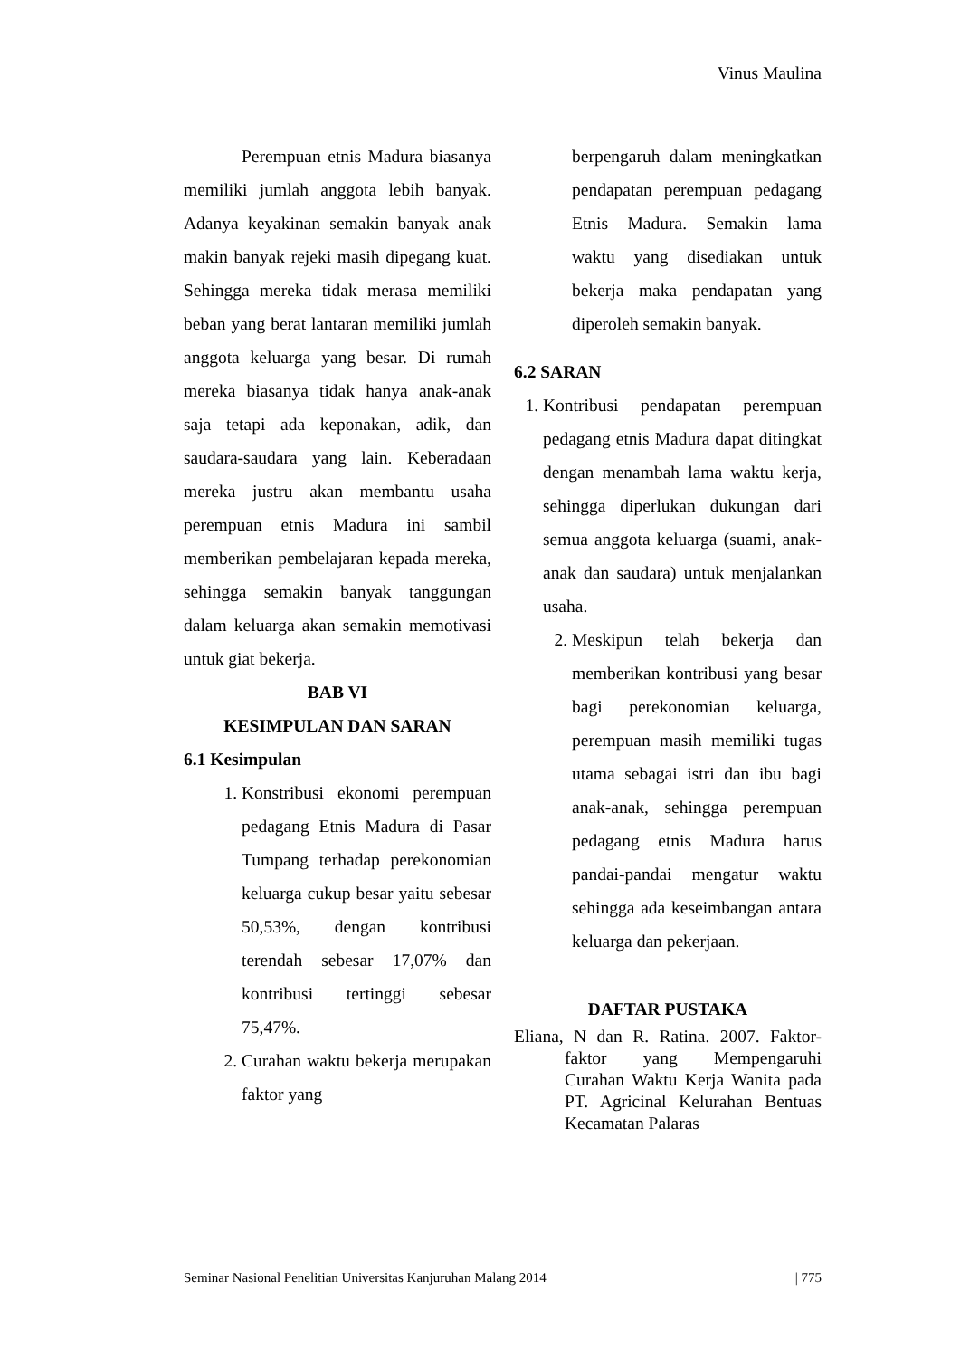Vinus Maulina
Perempuan etnis Madura biasanya memiliki jumlah anggota lebih banyak. Adanya keyakinan semakin banyak anak makin banyak rejeki masih dipegang kuat. Sehingga mereka tidak merasa memiliki beban yang berat lantaran memiliki jumlah anggota keluarga yang besar. Di rumah mereka biasanya tidak hanya anak-anak saja tetapi ada keponakan, adik, dan saudara-saudara yang lain. Keberadaan mereka justru akan membantu usaha perempuan etnis Madura ini sambil memberikan pembelajaran kepada mereka, sehingga semakin banyak tanggungan dalam keluarga akan semakin memotivasi untuk giat bekerja.
BAB VI
KESIMPULAN DAN SARAN
6.1 Kesimpulan
1. Konstribusi ekonomi perempuan pedagang Etnis Madura di Pasar Tumpang terhadap perekonomian keluarga cukup besar yaitu sebesar 50,53%, dengan kontribusi terendah sebesar 17,07% dan kontribusi tertinggi sebesar 75,47%.
2. Curahan waktu bekerja merupakan faktor yang
berpengaruh dalam meningkatkan pendapatan perempuan pedagang Etnis Madura. Semakin lama waktu yang disediakan untuk bekerja maka pendapatan yang diperoleh semakin banyak.
6.2 SARAN
1. Kontribusi pendapatan perempuan pedagang etnis Madura dapat ditingkat dengan menambah lama waktu kerja, sehingga diperlukan dukungan dari semua anggota keluarga (suami, anak-anak dan saudara) untuk menjalankan usaha.
2. Meskipun telah bekerja dan memberikan kontribusi yang besar bagi perekonomian keluarga, perempuan masih memiliki tugas utama sebagai istri dan ibu bagi anak-anak, sehingga perempuan pedagang etnis Madura harus pandai-pandai mengatur waktu sehingga ada keseimbangan antara keluarga dan pekerjaan.
DAFTAR PUSTAKA
Eliana, N dan R. Ratina. 2007. Faktor-faktor yang Mempengaruhi Curahan Waktu Kerja Wanita pada PT. Agricinal Kelurahan Bentuas Kecamatan Palaras
Seminar Nasional Penelitian Universitas Kanjuruhan Malang 2014 | 775